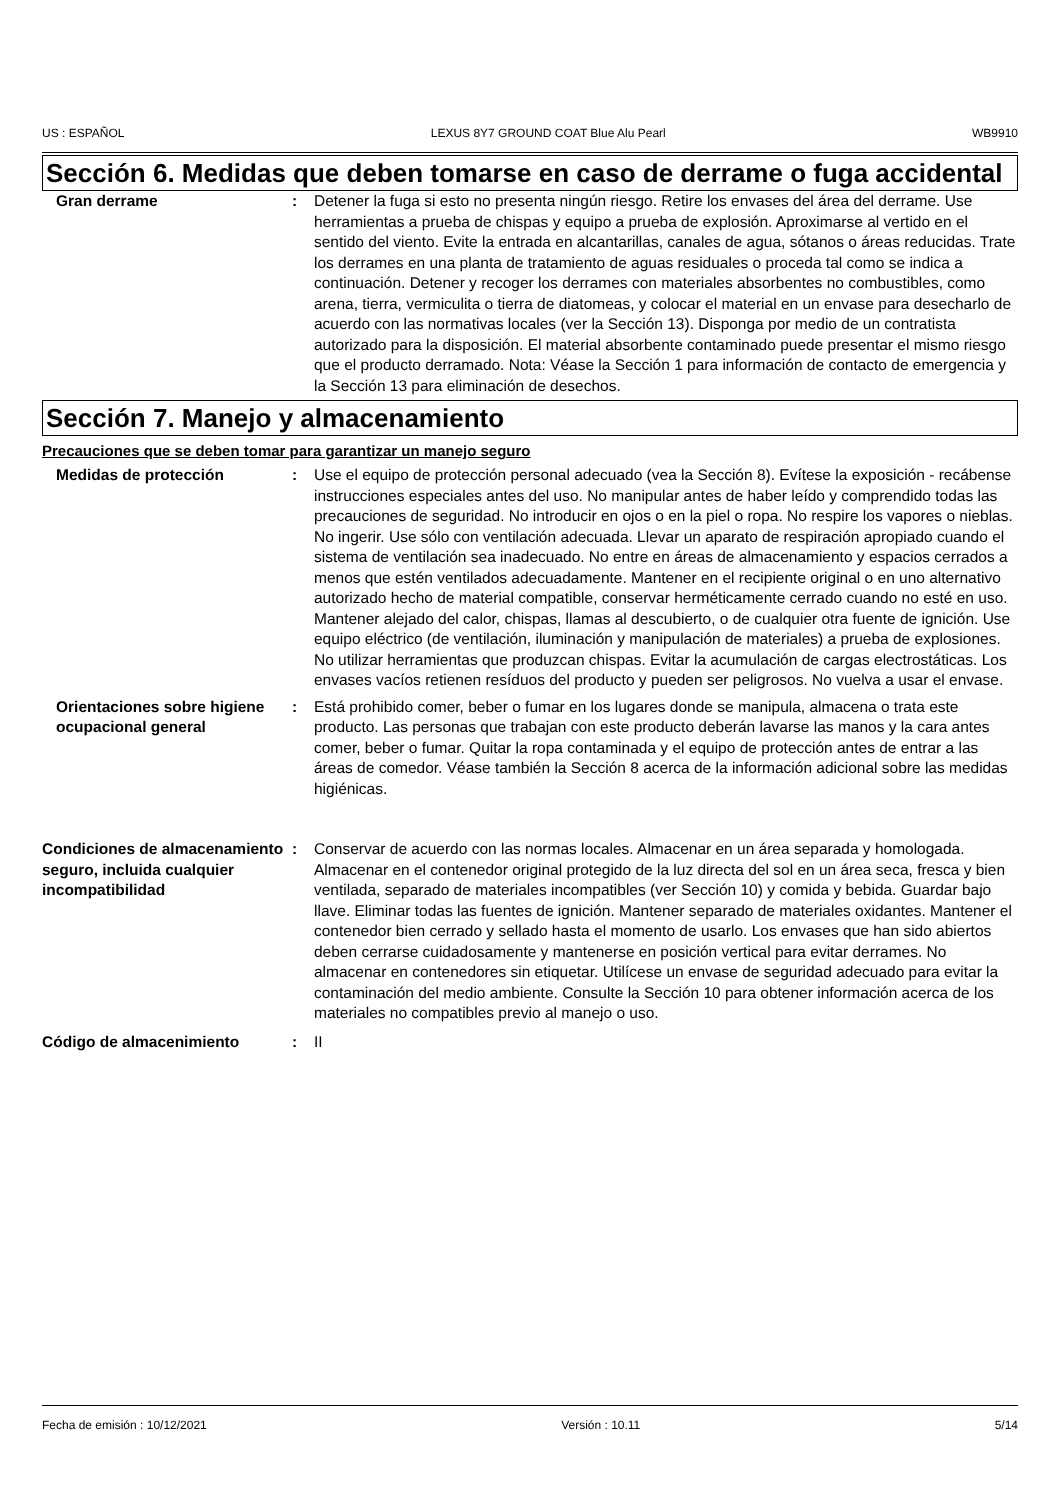US : ESPAÑOL LEXUS 8Y7 GROUND COAT Blue Alu Pearl WB9910
Sección 6. Medidas que deben tomarse en caso de derrame o fuga accidental
Gran derrame : Detener la fuga si esto no presenta ningún riesgo. Retire los envases del área del derrame. Use herramientas a prueba de chispas y equipo a prueba de explosión. Aproximarse al vertido en el sentido del viento. Evite la entrada en alcantarillas, canales de agua, sótanos o áreas reducidas. Trate los derrames en una planta de tratamiento de aguas residuales o proceda tal como se indica a continuación. Detener y recoger los derrames con materiales absorbentes no combustibles, como arena, tierra, vermiculita o tierra de diatomeas, y colocar el material en un envase para desecharlo de acuerdo con las normativas locales (ver la Sección 13). Disponga por medio de un contratista autorizado para la disposición. El material absorbente contaminado puede presentar el mismo riesgo que el producto derramado. Nota: Véase la Sección 1 para información de contacto de emergencia y la Sección 13 para eliminación de desechos.
Sección 7. Manejo y almacenamiento
Precauciones que se deben tomar para garantizar un manejo seguro
Medidas de protección : Use el equipo de protección personal adecuado (vea la Sección 8). Evítese la exposición - recábense instrucciones especiales antes del uso. No manipular antes de haber leído y comprendido todas las precauciones de seguridad. No introducir en ojos o en la piel o ropa. No respire los vapores o nieblas. No ingerir. Use sólo con ventilación adecuada. Llevar un aparato de respiración apropiado cuando el sistema de ventilación sea inadecuado. No entre en áreas de almacenamiento y espacios cerrados a menos que estén ventilados adecuadamente. Mantener en el recipiente original o en uno alternativo autorizado hecho de material compatible, conservar herméticamente cerrado cuando no esté en uso. Mantener alejado del calor, chispas, llamas al descubierto, o de cualquier otra fuente de ignición. Use equipo eléctrico (de ventilación, iluminación y manipulación de materiales) a prueba de explosiones. No utilizar herramientas que produzcan chispas. Evitar la acumulación de cargas electrostáticas. Los envases vacíos retienen resíduos del producto y pueden ser peligrosos. No vuelva a usar el envase.
Orientaciones sobre higiene ocupacional general
: Está prohibido comer, beber o fumar en los lugares donde se manipula, almacena o trata este producto. Las personas que trabajan con este producto deberán lavarse las manos y la cara antes comer, beber o fumar. Quitar la ropa contaminada y el equipo de protección antes de entrar a las áreas de comedor. Véase también la Sección 8 acerca de la información adicional sobre las medidas higiénicas.
Condiciones de almacenamiento seguro, incluida cualquier incompatibilidad
: Conservar de acuerdo con las normas locales. Almacenar en un área separada y homologada. Almacenar en el contenedor original protegido de la luz directa del sol en un área seca, fresca y bien ventilada, separado de materiales incompatibles (ver Sección 10) y comida y bebida. Guardar bajo llave. Eliminar todas las fuentes de ignición. Mantener separado de materiales oxidantes. Mantener el contenedor bien cerrado y sellado hasta el momento de usarlo. Los envases que han sido abiertos deben cerrarse cuidadosamente y mantenerse en posición vertical para evitar derrames. No almacenar en contenedores sin etiquetar. Utilícese un envase de seguridad adecuado para evitar la contaminación del medio ambiente. Consulte la Sección 10 para obtener información acerca de los materiales no compatibles previo al manejo o uso.
Código de almacenimiento : II
Fecha de emisión : 10/12/2021 Versión : 10.11 5/14